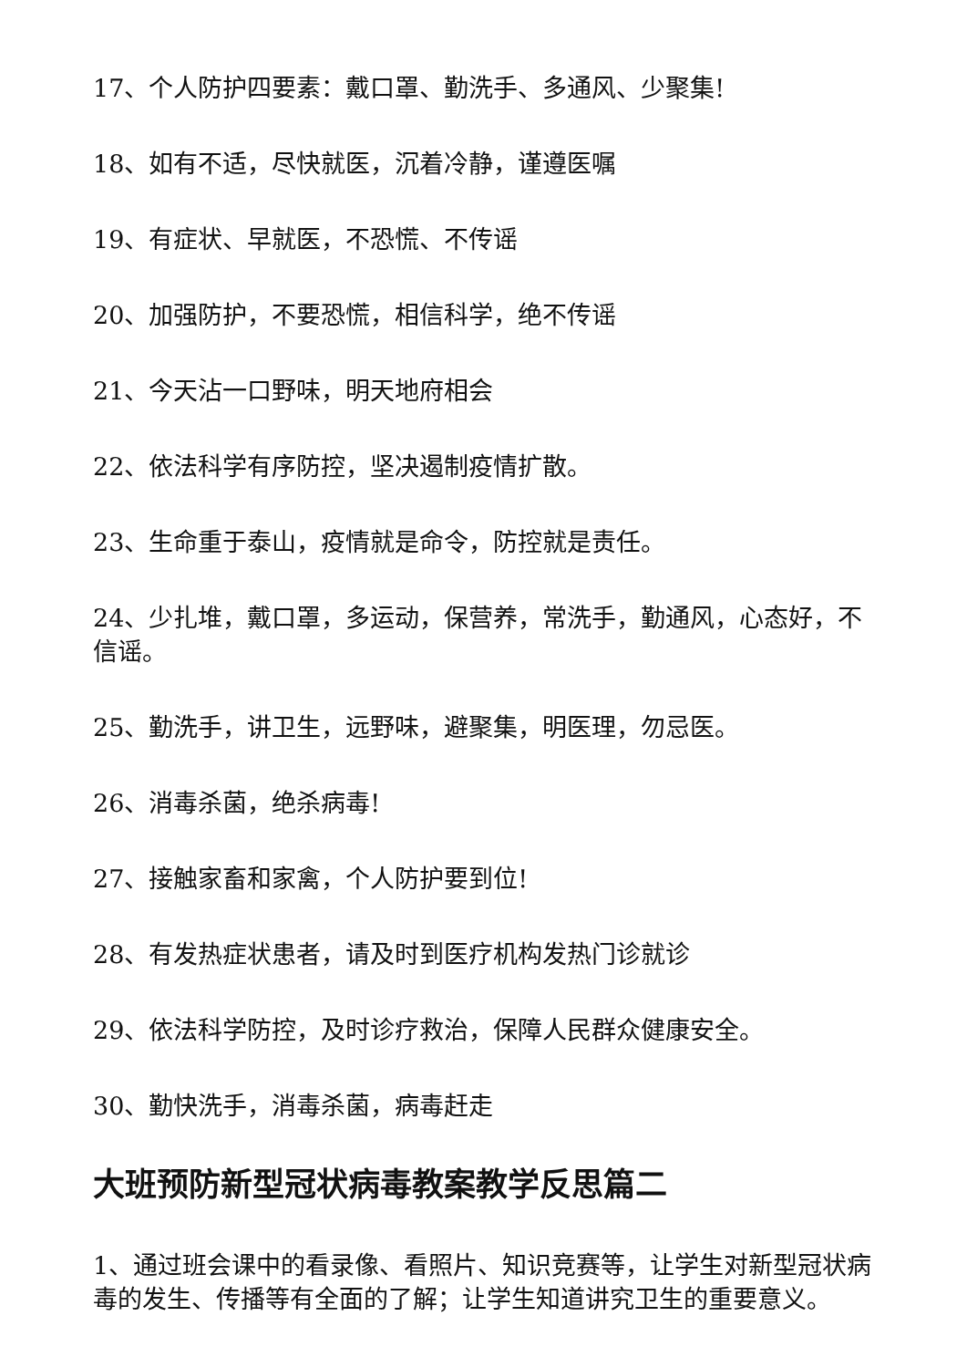17、个人防护四要素：戴口罩、勤洗手、多通风、少聚集!
18、如有不适，尽快就医，沉着冷静，谨遵医嘱
19、有症状、早就医，不恐慌、不传谣
20、加强防护，不要恐慌，相信科学，绝不传谣
21、今天沾一口野味，明天地府相会
22、依法科学有序防控，坚决遏制疫情扩散。
23、生命重于泰山，疫情就是命令，防控就是责任。
24、少扎堆，戴口罩，多运动，保营养，常洗手，勤通风，心态好，不信谣。
25、勤洗手，讲卫生，远野味，避聚集，明医理，勿忌医。
26、消毒杀菌，绝杀病毒!
27、接触家畜和家禽，个人防护要到位!
28、有发热症状患者，请及时到医疗机构发热门诊就诊
29、依法科学防控，及时诊疗救治，保障人民群众健康安全。
30、勤快洗手，消毒杀菌，病毒赶走
大班预防新型冠状病毒教案教学反思篇二
1、通过班会课中的看录像、看照片、知识竞赛等，让学生对新型冠状病毒的发生、传播等有全面的了解；让学生知道讲究卫生的重要意义。